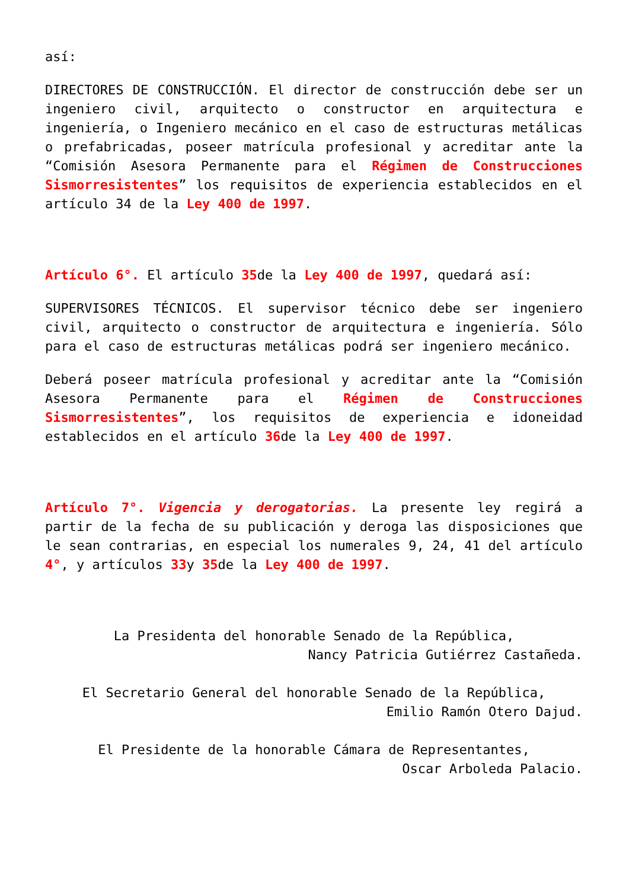así:
DIRECTORES DE CONSTRUCCIÓN. El director de construcción debe ser un ingeniero civil, arquitecto o constructor en arquitectura e ingeniería, o Ingeniero mecánico en el caso de estructuras metálicas o prefabricadas, poseer matrícula profesional y acreditar ante la “Comisión Asesora Permanente para el Régimen de Construcciones Sismorresistentes” los requisitos de experiencia establecidos en el artículo 34 de la Ley 400 de 1997.
Artículo 6°. El artículo 35de la Ley 400 de 1997, quedará así:
SUPERVISORES TÉCNICOS. El supervisor técnico debe ser ingeniero civil, arquitecto o constructor de arquitectura e ingeniería. Sólo para el caso de estructuras metálicas podrá ser ingeniero mecánico.
Deberá poseer matrícula profesional y acreditar ante la “Comisión Asesora Permanente para el Régimen de Construcciones Sismorresistentes”, los requisitos de experiencia e idoneidad establecidos en el artículo 36de la Ley 400 de 1997.
Artículo 7°. Vigencia y derogatorias. La presente ley regirá a partir de la fecha de su publicación y deroga las disposiciones que le sean contrarias, en especial los numerales 9, 24, 41 del artículo 4°, y artículos 33y 35de la Ley 400 de 1997.
La Presidenta del honorable Senado de la República,
Nancy Patricia Gutiérrez Castañeda.
El Secretario General del honorable Senado de la República,
Emilio Ramón Otero Dajud.
El Presidente de la honorable Cámara de Representantes,
Oscar Arboleda Palacio.